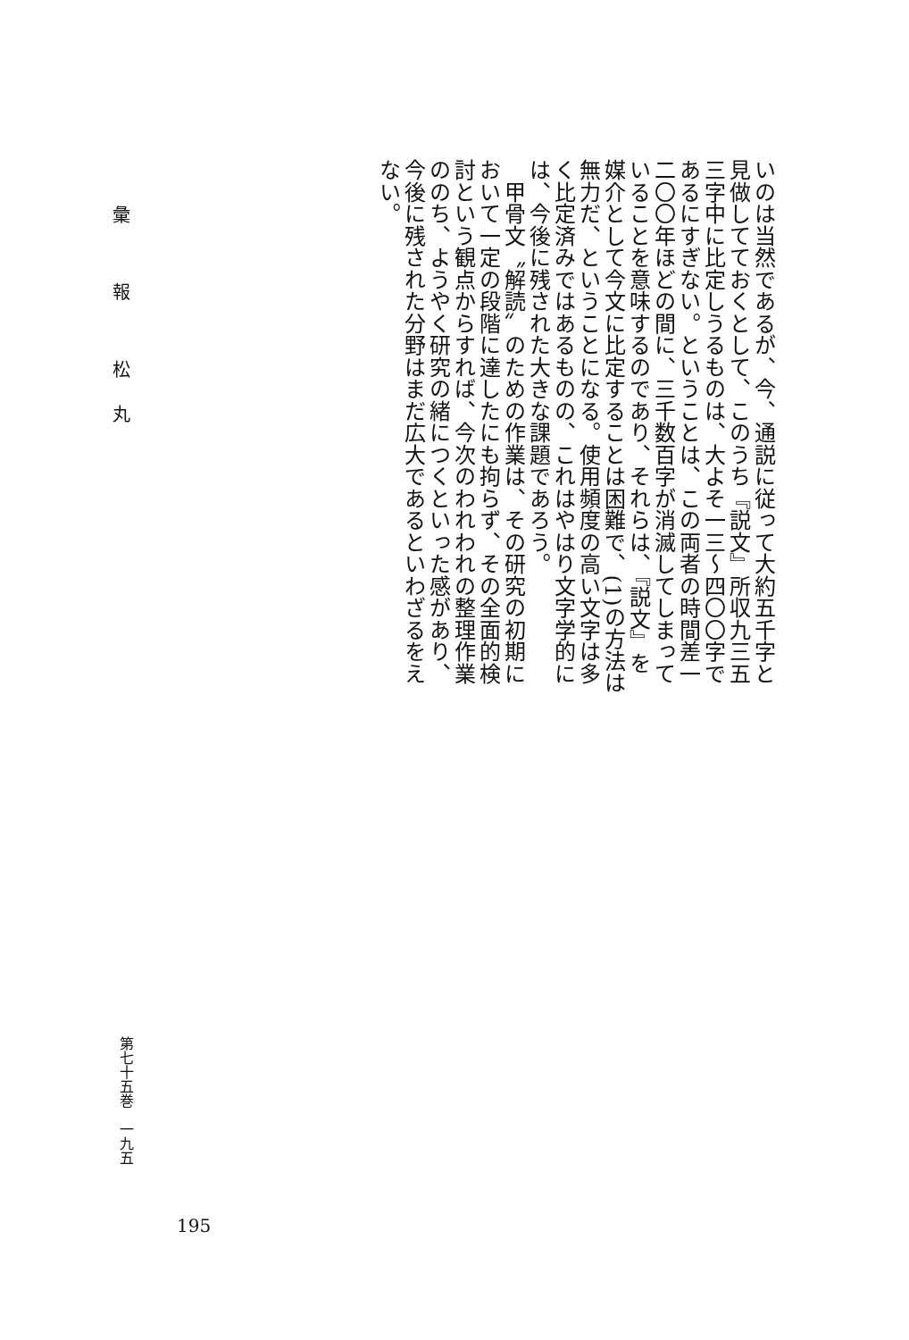いのは当然であるが、今、通説に従って大約五千字と見做してておくとして、このうち『説文』所収九三五三字中に比定しうるものは、大よそ一三〜四〇〇字であるにすぎない。ということは、この両者の時間差一二〇〇年ほどの間に、三千数百字が消滅してしまっていることを意味するのであり、それらは、『説文』を媒介として今文に比定することは困難で、(1)の方法は無力だ、ということになる。使用頻度の高い文字は多く比定済みではあるものの、これはやはり文字学的には、今後に残された大きな課題であろう。
　甲骨文〝解読〟のための作業は、その研究の初期において一定の段階に達したにも拘らず、その全面的検討という観点からすれば、今次のわれわれの整理作業ののち、ようやく研究の緒につくといった感があり、今後に残された分野はまだ広大であるといわざるをえない。
彙 報 松丸
第七十五巻　一九五
195